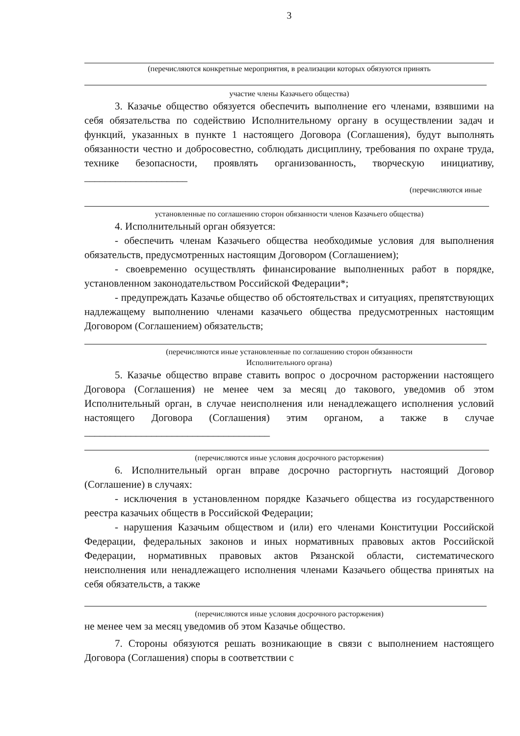3
(перечисляются конкретные мероприятия, в реализации которых обязуются принять
участие члены Казачьего общества)
3. Казачье общество обязуется обеспечить выполнение его членами, взявшими на себя обязательства по содействию Исполнительному органу в осуществлении задач и функций, указанных в пункте 1 настоящего Договора (Соглашения), будут выполнять обязанности честно и добросовестно, соблюдать дисциплину, требования по охране труда, технике безопасности, проявлять организованность, творческую инициативу, ____________________
(перечисляются иные
установленные по соглашению сторон обязанности членов Казачьего общества)
4. Исполнительный орган обязуется:
- обеспечить членам Казачьего общества необходимые условия для выполнения обязательств, предусмотренных настоящим Договором (Соглашением);
- своевременно осуществлять финансирование выполненных работ в порядке, установленном законодательством Российской Федерации*;
- предупреждать Казачье общество об обстоятельствах и ситуациях, препятствующих надлежащему выполнению членами казачьего общества предусмотренных настоящим Договором (Соглашением) обязательств;
(перечисляются иные установленные по соглашению сторон обязанности
Исполнительного органа)
5. Казачье общество вправе ставить вопрос о досрочном расторжении настоящего Договора (Соглашения) не менее чем за месяц до такового, уведомив об этом Исполнительный орган, в случае неисполнения или ненадлежащего исполнения условий настоящего Договора (Соглашения) этим органом, а также в случае ____________________________________
(перечисляются иные условия досрочного расторжения)
6. Исполнительный орган вправе досрочно расторгнуть настоящий Договор (Соглашение) в случаях:
- исключения в установленном порядке Казачьего общества из государственного реестра казачьих обществ в Российской Федерации;
- нарушения Казачьим обществом и (или) его членами Конституции Российской Федерации, федеральных законов и иных нормативных правовых актов Российской Федерации, нормативных правовых актов Рязанской области, систематического неисполнения или ненадлежащего исполнения членами Казачьего общества принятых на себя обязательств, а также
(перечисляются иные условия досрочного расторжения)
не менее чем за месяц уведомив об этом Казачье общество.
7. Стороны обязуются решать возникающие в связи с выполнением настоящего Договора (Соглашения) споры в соответствии с